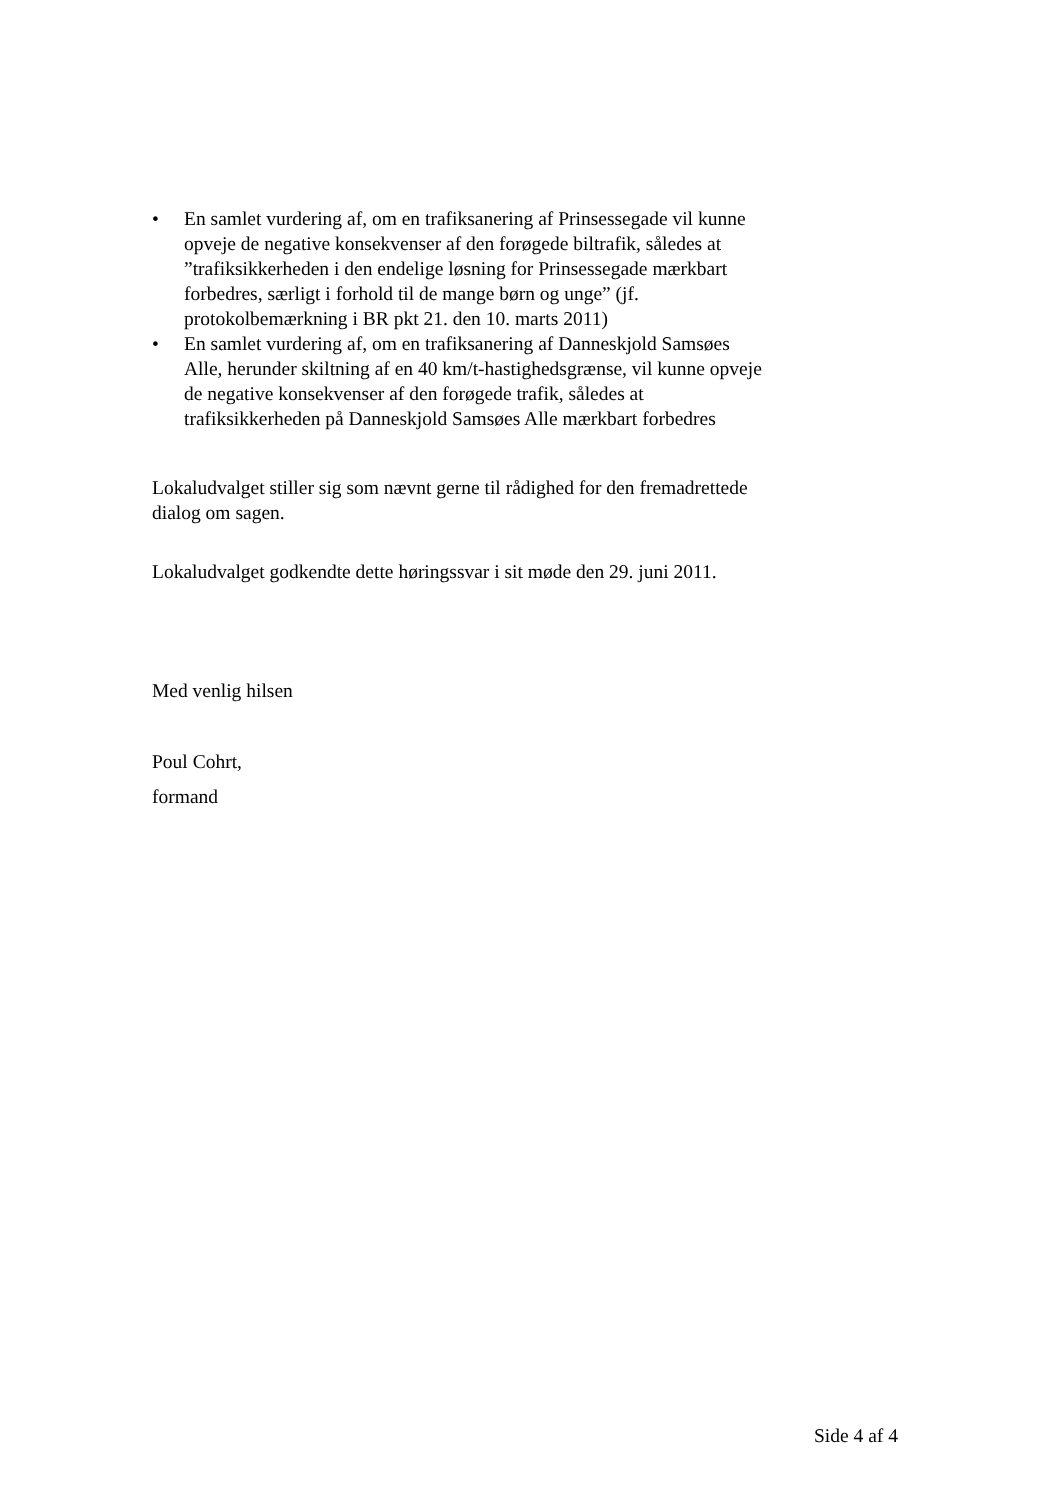• En samlet vurdering af, om en trafiksanering af Prinsessegade vil kunne opveje de negative konsekvenser af den forøgede biltrafik, således at ”trafiksikkerheden i den endelige løsning for Prinsessegade mærkbart forbedres, særligt i forhold til de mange børn og unge” (jf. protokolbemærkning i BR pkt 21. den 10. marts 2011)
• En samlet vurdering af, om en trafiksanering af Danneskjold Samsøes Alle, herunder skiltning af en 40 km/t-hastighedsgrænse, vil kunne opveje de negative konsekvenser af den forøgede trafik, således at trafiksikkerheden på Danneskjold Samsøes Alle mærkbart forbedres
Lokaludvalget stiller sig som nævnt gerne til rådighed for den fremadrettede dialog om sagen.
Lokaludvalget godkendte dette høringssvar i sit møde den 29. juni 2011.
Med venlig hilsen
Poul Cohrt,
formand
Side 4 af 4